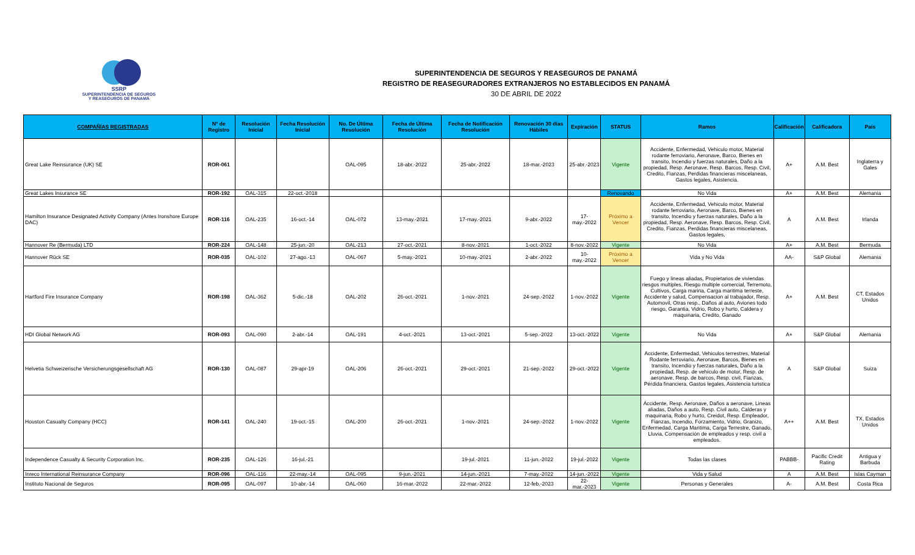SSRP
SUPERINTENDENCIA DE SEGUROS
Y REASEGUROS DE PANAMÁ
SUPERINTENDENCIA DE SEGUROS Y REASEGUROS DE PANAMÁ
REGISTRO DE REASEGURADORES EXTRANJEROS NO ESTABLECIDOS EN PANAMÁ
30 DE ABRIL DE 2022
| COMPAÑÍAS REGISTRADAS | Nº de Registro | Resolución Inicial | Fecha Resolución Inicial | No. De Última Resolución | Fecha de Última Resolución | Fecha de Notificación Resolución | Renovación 30 días Hábiles | Expiración | STATUS | Ramos | Calificación | Calificadora | País |
| --- | --- | --- | --- | --- | --- | --- | --- | --- | --- | --- | --- | --- | --- |
| Great Lake Reinsurance (UK) SE | ROR-061 | | | OAL-095 | 18-abr.-2022 | 25-abr.-2022 | 18-mar.-2023 | 25-abr.-2023 | Vigente | Accidente, Enfermedad, Vehiculo motor, Material rodante ferroviario, Aeronave, Barco, Bienes en transito, Incendio y fuerzas naturales, Daño a la propiedad, Resp. Aeronave, Resp. Barcos, Resp. Civil, Credito, Fianzas, Perdidas financieras miscelaneas, Gastos legales, Asistencia. | A+ | A.M. Best | Inglaterra y Gales |
| Great Lakes Insurance SE | ROR-192 | OAL-315 | 22-oct.-2018 | | | | | | Renovando | No Vida | A+ | A.M. Best | Alemania |
| Hamilton Insurance Designated Activity Company (Antes Ironshore Europe DAC) | ROR-116 | OAL-235 | 16-oct.-14 | OAL-072 | 13-may.-2021 | 17-may.-2021 | 9-abr.-2022 | 17-may.-2022 | Próximo a Vencer | Accidente, Enfermedad, Vehiculo motor, Material rodante ferroviario, Aeronave, Barco, Bienes en transito, Incendio y fuerzas naturales, Daño a la propiedad, Resp. Aeronave, Resp. Barcos, Resp. Civil, Credito, Fianzas, Perdidas financieras miscelaneas, Gastos legales, | A | A.M. Best | Irlanda |
| Hannover Re (Bermuda) LTD | ROR-224 | OAL-148 | 25-jun.-20 | OAL-213 | 27-oct.-2021 | 8-nov.-2021 | 1-oct.-2022 | 8-nov.-2022 | Vigente | No Vida | A+ | A.M. Best | Bermuda |
| Hannover Rück SE | ROR-035 | OAL-102 | 27-ago.-13 | OAL-067 | 5-may.-2021 | 10-may.-2021 | 2-abr.-2022 | 10-may.-2022 | Próximo a Vencer | Vida y No Vida | AA- | S&P Global | Alemania |
| Hartford Fire Insurance Company | ROR-198 | OAL-362 | 5-dic.-18 | OAL-202 | 26-oct.-2021 | 1-nov.-2021 | 24-sep.-2022 | 1-nov.-2022 | Vigente | Fuego y lineas aliadas, Propietarios de viviendas riesgos multiples, Riesgo multiple comercial, Terremoto, Cultivos, Carga marina, Carga maritima terreste, Accidente y salud, Compensacion al trabajador, Resp. Automovil, Otras resp., Daños al auto, Aviones todo riesgo, Garantia, Vidrio, Robo y hurto, Caldera y maquinaria, Credito, Ganado | A+ | A.M. Best | CT, Estados Unidos |
| HDI Global Network AG | ROR-093 | OAL-090 | 2-abr.-14 | OAL-191 | 4-oct.-2021 | 13-oct.-2021 | 5-sep.-2022 | 13-oct.-2022 | Vigente | No Vida | A+ | S&P Global | Alemania |
| Helvetia Schweizerische Versicherungsgesellschaft AG | ROR-130 | OAL-087 | 29-apr-19 | OAL-206 | 26-oct.-2021 | 29-oct.-2021 | 21-sep.-2022 | 29-oct.-2022 | Vigente | Accidente, Enfermedad, Vehiculos terrestres, Material Rodante ferroviario, Aeronave, Barcos, Bienes en transito, Incendio y fuerzas naturales, Daño a la propiedad, Resp. de vehículo de motor, Resp. de aeronave, Resp. de barcos, Resp. civil, Fianzas, Pérdida financiera, Gastos legales, Asistencia turistica | A | S&P Global | Suiza |
| Houston Casualty Company (HCC) | ROR-141 | OAL-240 | 19-oct.-15 | OAL-200 | 26-oct.-2021 | 1-nov.-2021 | 24-sep.-2022 | 1-nov.-2022 | Vigente | Accidente, Resp. Aeronave, Daños a aeronave, Lineas aliadas, Daños a auto, Resp. Civil auto, Calderas y maquinaria, Robo y hurto, Creidot, Resp. Empleador, Fianzas, Incendio, Forzamiento, Vidrio, Granizo, Enfermedad, Carga Maritima, Carga Terrestre, Ganado, Lluvia, Compensación de empleados y resp. civil a empleados. | A++ | A.M. Best | TX, Estados Unidos |
| Independence Casualty & Security Corporation Inc. | ROR-235 | OAL-126 | 16-jul.-21 | | | 19-jul.-2021 | 11-jun.-2022 | 19-jul.-2022 | Vigente | Todas las clases | PABBB- | Pacific Credit Rating | Antigua y Barbuda |
| Inreco International Reinsurance Company | ROR-096 | OAL-116 | 22-may.-14 | OAL-095 | 9-jun.-2021 | 14-jun.-2021 | 7-may.-2022 | 14-jun.-2022 | Vigente | Vida y Salud | A | A.M. Best | Islas Cayman |
| Instituto Nacional de Seguros | ROR-095 | OAL-097 | 10-abr.-14 | OAL-060 | 16-mar.-2022 | 22-mar.-2022 | 12-feb.-2023 | 22-mar.-2023 | Vigente | Personas y Generales | A- | A.M. Best | Costa Rica |